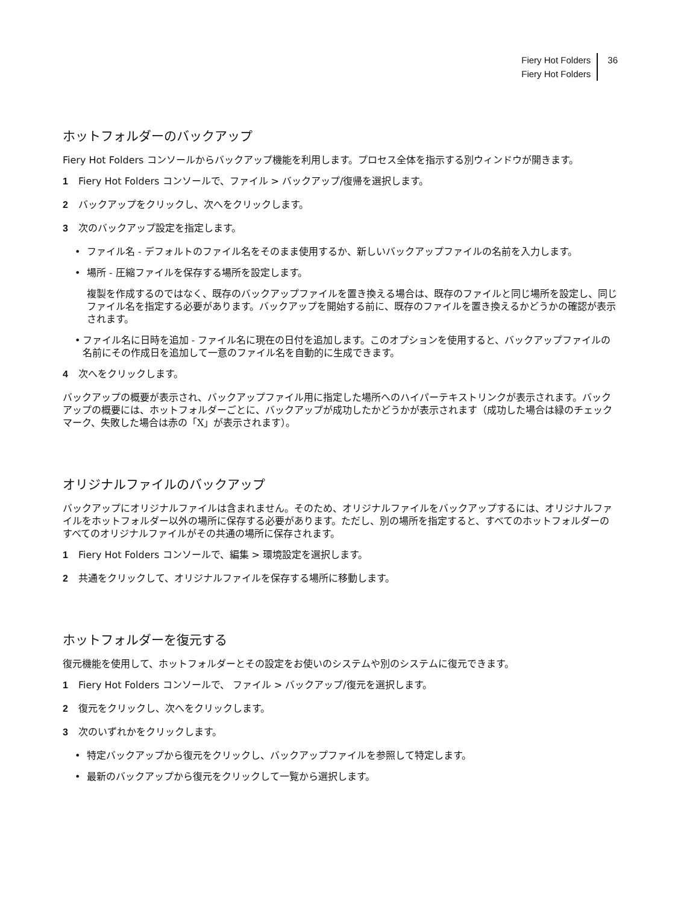Fiery Hot Folders
Fiery Hot Folders
36
ホットフォルダーのバックアップ
Fiery Hot Folders コンソールからバックアップ機能を利用します。プロセス全体を指示する別ウィンドウが開きます。
1 Fiery Hot Folders コンソールで、ファイル > バックアップ/復帰を選択します。
2 バックアップをクリックし、次へをクリックします。
3 次のバックアップ設定を指定します。
• ファイル名 - デフォルトのファイル名をそのまま使用するか、新しいバックアップファイルの名前を入力します。
• 場所 - 圧縮ファイルを保存する場所を設定します。
複製を作成するのではなく、既存のバックアップファイルを置き換える場合は、既存のファイルと同じ場所を設定し、同じファイル名を指定する必要があります。バックアップを開始する前に、既存のファイルを置き換えるかどうかの確認が表示されます。
• ファイル名に日時を追加 - ファイル名に現在の日付を追加します。このオプションを使用すると、バックアップファイルの名前にその作成日を追加して一意のファイル名を自動的に生成できます。
4 次へをクリックします。
バックアップの概要が表示され、バックアップファイル用に指定した場所へのハイパーテキストリンクが表示されます。バックアップの概要には、ホットフォルダーごとに、バックアップが成功したかどうかが表示されます（成功した場合は緑のチェックマーク、失敗した場合は赤の「X」が表示されます）。
オリジナルファイルのバックアップ
バックアップにオリジナルファイルは含まれません。そのため、オリジナルファイルをバックアップするには、オリジナルファイルをホットフォルダー以外の場所に保存する必要があります。ただし、別の場所を指定すると、すべてのホットフォルダーのすべてのオリジナルファイルがその共通の場所に保存されます。
1 Fiery Hot Folders コンソールで、編集 > 環境設定を選択します。
2 共通をクリックして、オリジナルファイルを保存する場所に移動します。
ホットフォルダーを復元する
復元機能を使用して、ホットフォルダーとその設定をお使いのシステムや別のシステムに復元できます。
1 Fiery Hot Folders コンソールで、 ファイル > バックアップ/復元を選択します。
2 復元をクリックし、次へをクリックします。
3 次のいずれかをクリックします。
• 特定バックアップから復元をクリックし、バックアップファイルを参照して特定します。
• 最新のバックアップから復元をクリックして一覧から選択します。